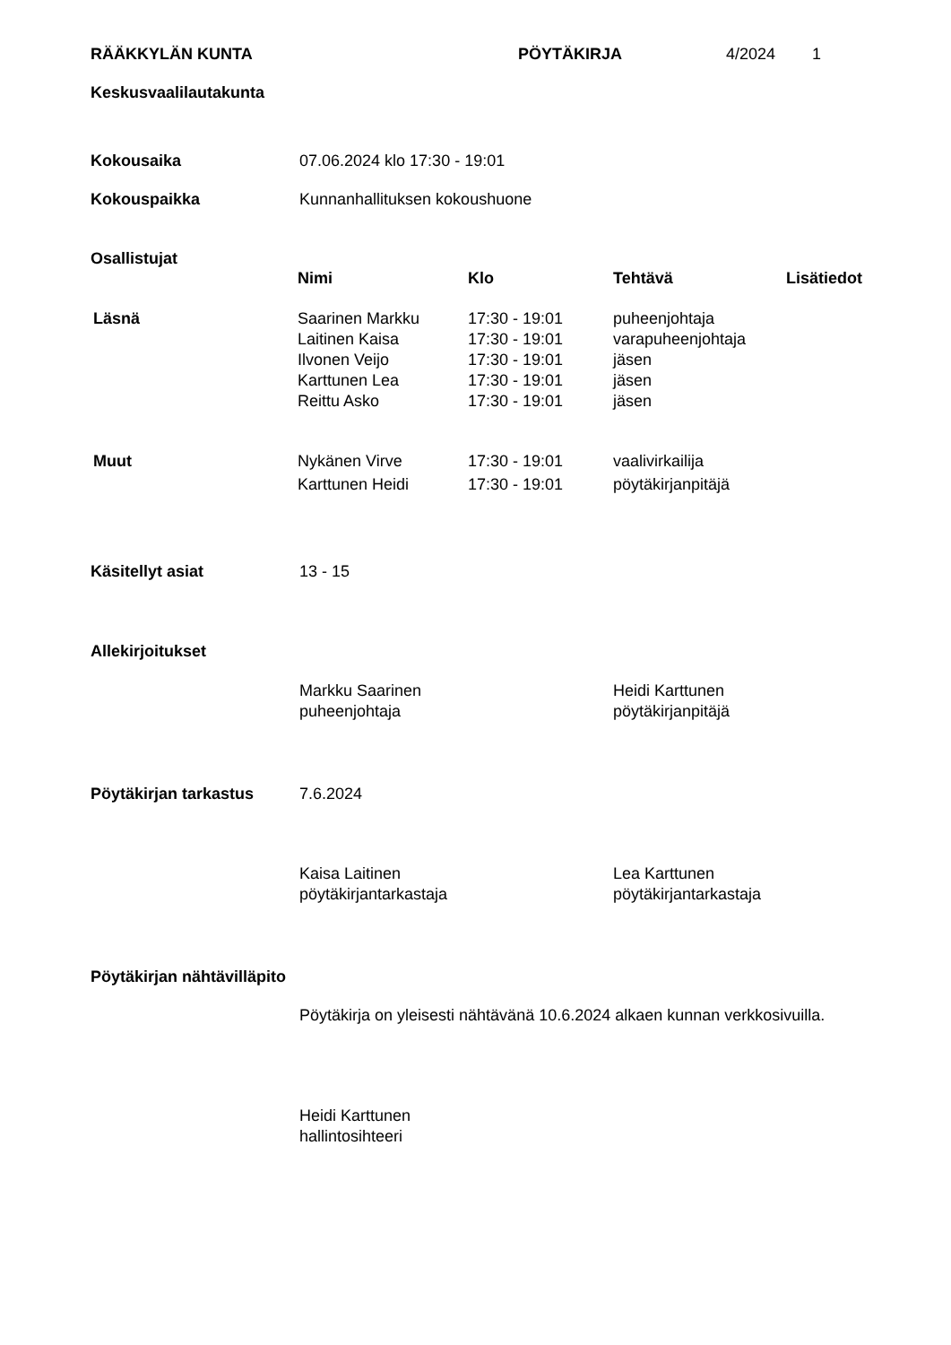RÄÄKKYLÄN KUNTA PÖYTÄKIRJA 4/2024 1
Keskusvaalilautakunta
Kokousaika 07.06.2024 klo 17:30 - 19:01
Kokouspaikka Kunnanhallituksen kokoushuone
Osallistujat
| | Nimi | Klo | Tehtävä | Lisätiedot |
| --- | --- | --- | --- | --- |
| Läsnä | Saarinen Markku | 17:30 - 19:01 | puheenjohtaja | |
| | Laitinen Kaisa | 17:30 - 19:01 | varapuheenjohtaja | |
| | Ilvonen Veijo | 17:30 - 19:01 | jäsen | |
| | Karttunen Lea | 17:30 - 19:01 | jäsen | |
| | Reittu Asko | 17:30 - 19:01 | jäsen | |
| Muut | Nykänen Virve | 17:30 - 19:01 | vaalivirkailija | |
| | Karttunen Heidi | 17:30 - 19:01 | pöytäkirjanpitäjä | |
Käsitellyt asiat 13 - 15
Allekirjoitukset
Markku Saarinen
puheenjohtaja Heidi Karttunen
pöytäkirjanpitäjä
Pöytäkirjan tarkastus 7.6.2024
Kaisa Laitinen
pöytäkirjantarkastaja Lea Karttunen
pöytäkirjantarkastaja
Pöytäkirjan nähtävilläpito
Pöytäkirja on yleisesti nähtävänä 10.6.2024 alkaen kunnan verkkosivuilla.
Heidi Karttunen
hallintosihteeri